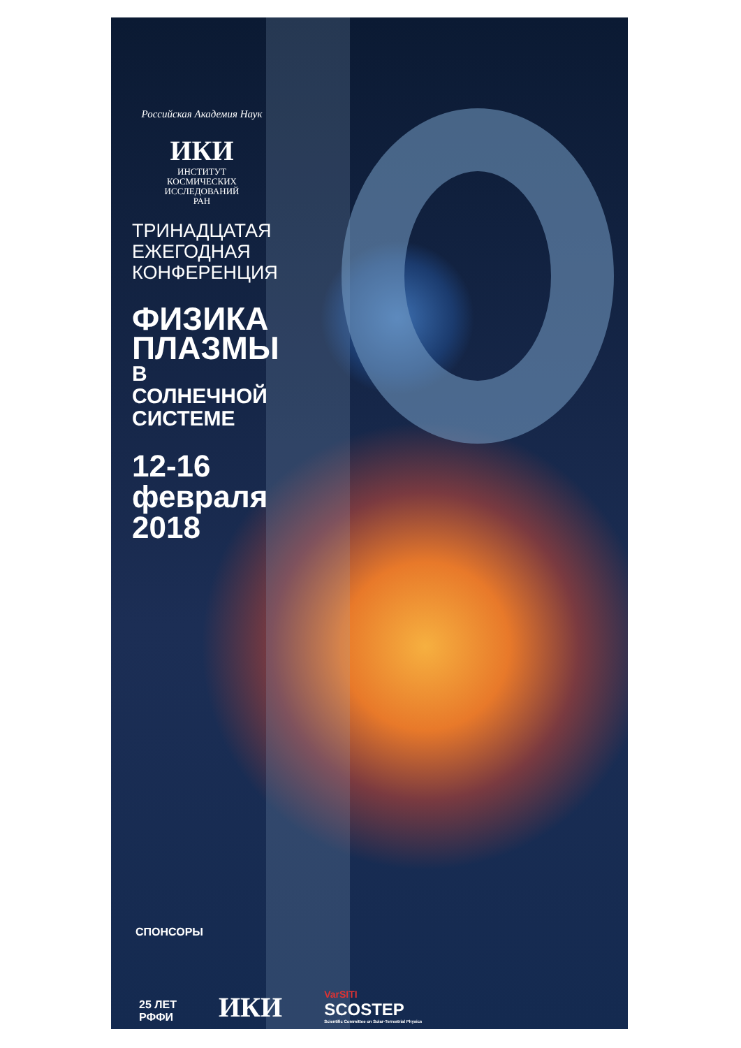Российская Академия Наук
ИКИ
ИНСТИТУТ
КОСМИЧЕСКИХ
ИССЛЕДОВАНИЙ
РАН
ТРИНАДЦАТАЯ
ЕЖЕГОДНАЯ
КОНФЕРЕНЦИЯ
ФИЗИКА
ПЛАЗМЫ
В СОЛНЕЧНОЙ
СИСТЕМЕ
12-16
февраля
2018
СПОНСОРЫ
25 ЛЕТ
РФФИ
ИКИ
VarSITI
SCOSTEP
Scientific Committee on Solar-Terrestrial Physics